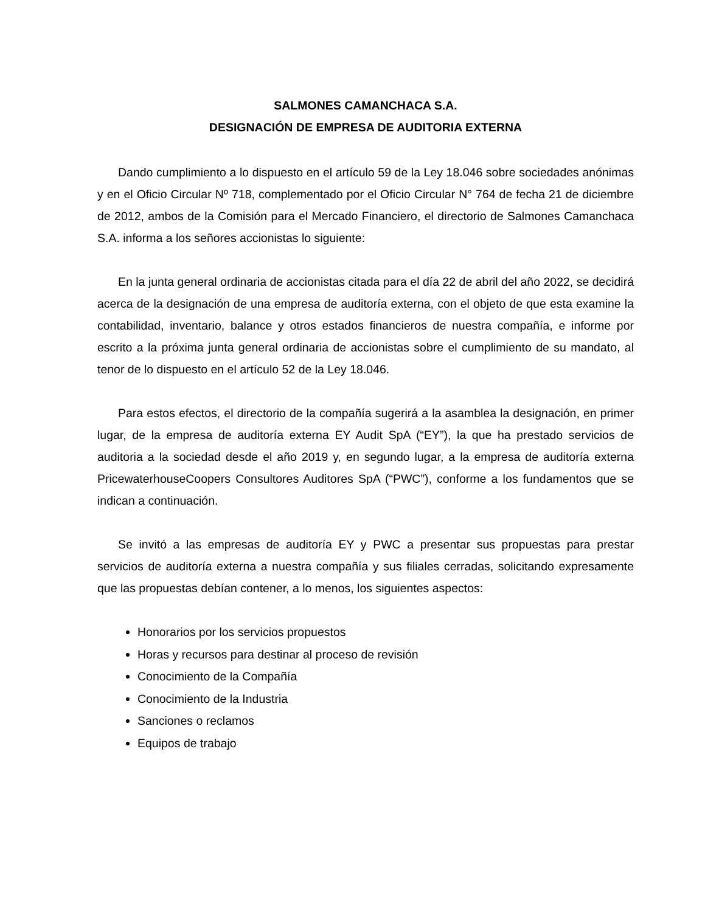SALMONES CAMANCHACA S.A.
DESIGNACIÓN DE EMPRESA DE AUDITORIA EXTERNA
Dando cumplimiento a lo dispuesto en el artículo 59 de la Ley 18.046 sobre sociedades anónimas y en el Oficio Circular Nº 718, complementado por el Oficio Circular N° 764 de fecha 21 de diciembre de 2012, ambos de la Comisión para el Mercado Financiero, el directorio de Salmones Camanchaca S.A. informa a los señores accionistas lo siguiente:
En la junta general ordinaria de accionistas citada para el día 22 de abril del año 2022, se decidirá acerca de la designación de una empresa de auditoría externa, con el objeto de que esta examine la contabilidad, inventario, balance y otros estados financieros de nuestra compañía, e informe por escrito a la próxima junta general ordinaria de accionistas sobre el cumplimiento de su mandato, al tenor de lo dispuesto en el artículo 52 de la Ley 18.046.
Para estos efectos, el directorio de la compañía sugerirá a la asamblea la designación, en primer lugar, de la empresa de auditoría externa EY Audit SpA (“EY”), la que ha prestado servicios de auditoria a la sociedad desde el año 2019 y, en segundo lugar, a la empresa de auditoría externa PricewaterhouseCoopers Consultores Auditores SpA (“PWC”), conforme a los fundamentos que se indican a continuación.
Se invitó a las empresas de auditoría EY y PWC a presentar sus propuestas para prestar servicios de auditoría externa a nuestra compañía y sus filiales cerradas, solicitando expresamente que las propuestas debían contener, a lo menos, los siguientes aspectos:
Honorarios por los servicios propuestos
Horas y recursos para destinar al proceso de revisión
Conocimiento de la Compañía
Conocimiento de la Industria
Sanciones o reclamos
Equipos de trabajo